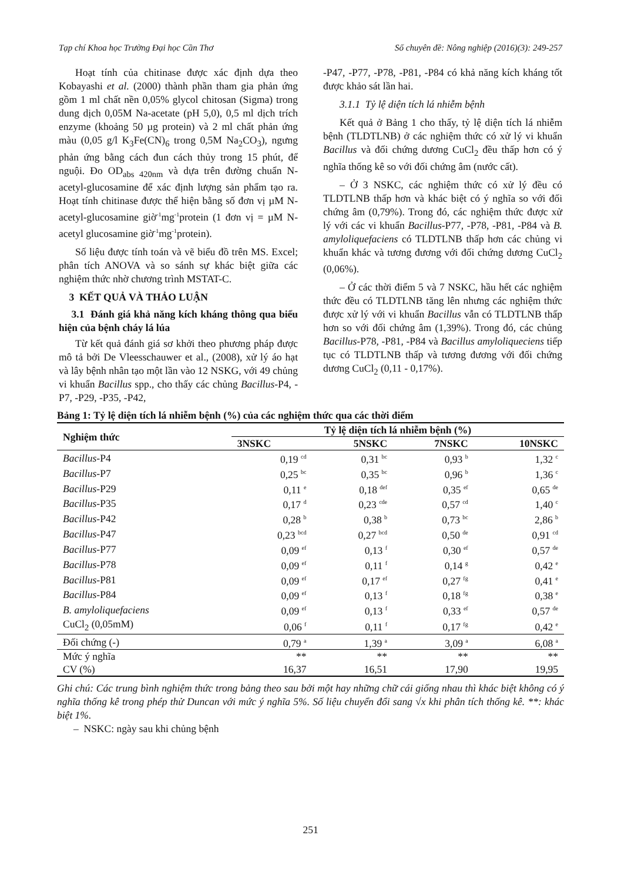Tạp chí Khoa học Trường Đại học Cần Thơ Số chuyên đề: Nông nghiệp (2016)(3): 249-257
Hoạt tính của chitinase được xác định dựa theo Kobayashi et al. (2000) thành phần tham gia phản ứng gồm 1 ml chất nền 0,05% glycol chitosan (Sigma) trong dung dịch 0,05M Na-acetate (pH 5,0), 0,5 ml dịch trích enzyme (khoảng 50 µg protein) và 2 ml chất phản ứng màu (0,05 g/l K<sub>3</sub>Fe(CN)<sub>6</sub> trong 0,5M Na<sub>2</sub>CO<sub>3</sub>), ngưng phản ứng bằng cách đun cách thủy trong 15 phút, để nguội. Đo OD<sub>abs 420nm</sub> và dựa trên đường chuẩn N-acetyl-glucosamine để xác định lượng sản phẩm tạo ra. Hoạt tính chitinase được thể hiện bằng số đơn vị µM N-acetyl-glucosamine giờ<sup>-1</sup>mg<sup>-1</sup>protein (1 đơn vị = µM N-acetyl glucosamine giờ<sup>-1</sup>mg<sup>-1</sup>protein).
Số liệu được tính toán và vẽ biểu đồ trên MS. Excel; phân tích ANOVA và so sánh sự khác biệt giữa các nghiệm thức nhờ chương trình MSTAT-C.
3 KẾT QUẢ VÀ THẢO LUẬN
3.1 Đánh giá khả năng kích kháng thông qua biểu hiện của bệnh cháy lá lúa
Từ kết quả đánh giá sơ khởi theo phương pháp được mô tả bởi De Vleesschauwer et al., (2008), xử lý áo hạt và lây bệnh nhân tạo một lần vào 12 NSKG, với 49 chủng vi khuẩn Bacillus spp., cho thấy các chủng Bacillus-P4, -P7, -P29, -P35, -P42,
-P47, -P77, -P78, -P81, -P84 có khả năng kích kháng tốt được khảo sát lần hai.
3.1.1 Tỷ lệ diện tích lá nhiễm bệnh
Kết quả ở Bảng 1 cho thấy, tỷ lệ diện tích lá nhiễm bệnh (TLDTLNB) ở các nghiệm thức có xử lý vi khuẩn Bacillus và đối chứng dương CuCl<sub>2</sub> đều thấp hơn có ý nghĩa thống kê so với đối chứng âm (nước cất).
– Ở 3 NSKC, các nghiệm thức có xử lý đều có TLDTLNB thấp hơn và khác biệt có ý nghĩa so với đối chứng âm (0,79%). Trong đó, các nghiệm thức được xử lý với các vi khuẩn Bacillus-P77, -P78, -P81, -P84 và B. amyloliquefaciens có TLDTLNB thấp hơn các chủng vi khuẩn khác và tương đương với đối chứng dương CuCl<sub>2</sub> (0,06%).
– Ở các thời điểm 5 và 7 NSKC, hầu hết các nghiệm thức đều có TLDTLNB tăng lên nhưng các nghiệm thức được xử lý với vi khuẩn Bacillus vẫn có TLDTLNB thấp hơn so với đối chứng âm (1,39%). Trong đó, các chủng Bacillus-P78, -P81, -P84 và Bacillus amyloliqueciens tiếp tục có TLDTLNB thấp và tương đương với đối chứng dương CuCl<sub>2</sub> (0,11 - 0,17%).
Bảng 1: Tỷ lệ diện tích lá nhiễm bệnh (%) của các nghiệm thức qua các thời điểm
| Nghiệm thức | Tỷ lệ diện tích lá nhiễm bệnh (%) | | | |
| --- | --- | --- | --- | --- |
| | 3NSKC | 5NSKC | 7NSKC | 10NSKC |
| Bacillus -P4 | 0,19 <sup>cd</sup> | 0,31 <sup>bc</sup> | 0,93 <sup>b</sup> | 1,32 <sup>c</sup> |
| Bacillus -P7 | 0,25 <sup>bc</sup> | 0,35 <sup>bc</sup> | 0,96 <sup>b</sup> | 1,36 <sup>c</sup> |
| Bacillus -P29 | 0,11 <sup>e</sup> | 0,18 <sup>def</sup> | 0,35 <sup>ef</sup> | 0,65 <sup>de</sup> |
| Bacillus -P35 | 0,17 <sup>d</sup> | 0,23 <sup>cde</sup> | 0,57 <sup>cd</sup> | 1,40 <sup>c</sup> |
| Bacillus -P42 | 0,28 <sup>b</sup> | 0,38 <sup>b</sup> | 0,73 <sup>bc</sup> | 2,86 <sup>b</sup> |
| Bacillus -P47 | 0,23 <sup>bcd</sup> | 0,27 <sup>bcd</sup> | 0,50 <sup>de</sup> | 0,91 <sup>cd</sup> |
| Bacillus -P77 | 0,09 <sup>ef</sup> | 0,13 <sup>f</sup> | 0,30 <sup>ef</sup> | 0,57 <sup>de</sup> |
| Bacillus -P78 | 0,09 <sup>ef</sup> | 0,11 <sup>f</sup> | 0,14 <sup>g</sup> | 0,42 <sup>e</sup> |
| Bacillus -P81 | 0,09 <sup>ef</sup> | 0,17 <sup>ef</sup> | 0,27 <sup>fg</sup> | 0,41 <sup>e</sup> |
| Bacillus -P84 | 0,09 <sup>ef</sup> | 0,13 <sup>f</sup> | 0,18 <sup>fg</sup> | 0,38 <sup>e</sup> |
| B. amyloliquefaciens | 0,09 <sup>ef</sup> | 0,13 <sup>f</sup> | 0,33 <sup>ef</sup> | 0,57 <sup>de</sup> |
| CuCl<sub>2</sub> (0,05mM) | 0,06 <sup>f</sup> | 0,11 <sup>f</sup> | 0,17 <sup>fg</sup> | 0,42 <sup>e</sup> |
| Đối chứng (-) | 0,79 <sup>a</sup> | 1,39 <sup>a</sup> | 3,09 <sup>a</sup> | 6,08 <sup>a</sup> |
| Mức ý nghĩa | ** | ** | ** | ** |
| CV (%) | 16,37 | 16,51 | 17,90 | 19,95 |
Ghi chú: Các trung bình nghiệm thức trong bảng theo sau bởi một hay những chữ cái giống nhau thì khác biệt không có ý nghĩa thống kê trong phép thử Duncan với mức ý nghĩa 5%. Số liệu chuyển đổi sang √x khi phân tích thống kê. **: khác biệt 1%.
– NSKC: ngày sau khi chủng bệnh
251